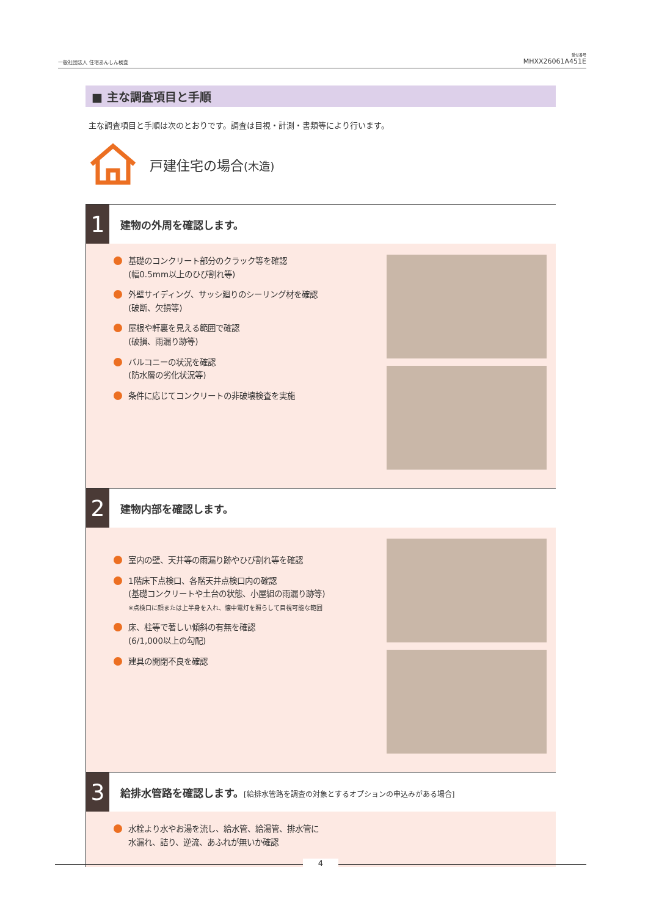一般社団法人 住宅あんしん検査
受付番号
MHXX26061A451E
■ 主な調査項目と手順
主な調査項目と手順は次のとおりです。調査は目視・計測・書類等により行います。
戸建住宅の場合(木造)
1
建物の外周を確認します。
基礎のコンクリート部分のクラック等を確認
(幅0.5mm以上のひび割れ等)
外壁サイディング、サッシ廻りのシーリング材を確認
(破断、欠損等)
屋根や軒裏を見える範囲で確認
(破損、雨漏り跡等)
バルコニーの状況を確認
(防水層の劣化状況等)
条件に応じてコンクリートの非破壊検査を実施
2
建物内部を確認します。
室内の壁、天井等の雨漏り跡やひび割れ等を確認
1階床下点検口、各階天井点検口内の確認
(基礎コンクリートや土台の状態、小屋組の雨漏り跡等)
※点検口に顔または上半身を入れ、懐中電灯を照らして目視可能な範囲
床、柱等で著しい傾斜の有無を確認
(6/1,000以上の勾配)
建具の開閉不良を確認
3
給排水管路を確認します。[給排水管路を調査の対象とするオプションの申込みがある場合]
水栓より水やお湯を流し、給水管、給湯管、排水管に
水漏れ、詰り、逆流、あふれが無いか確認
4